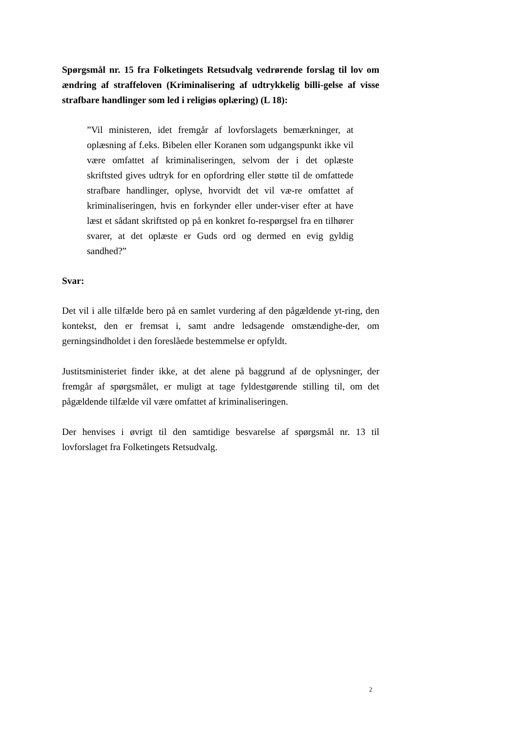Spørgsmål nr. 15 fra Folketingets Retsudvalg vedrørende forslag til lov om ændring af straffeloven (Kriminalisering af udtrykkelig billi-gelse af visse strafbare handlinger som led i religiøs oplæring) (L 18):
”Vil ministeren, idet fremgår af lovforslagets bemærkninger, at oplæsning af f.eks. Bibelen eller Koranen som udgangspunkt ikke vil være omfattet af kriminaliseringen, selvom der i det oplæste skriftsted gives udtryk for en opfordring eller støtte til de omfattede strafbare handlinger, oplyse, hvorvidt det vil væ-re omfattet af kriminaliseringen, hvis en forkynder eller under-viser efter at have læst et sådant skriftsted op på en konkret fo-respørgsel fra en tilhører svarer, at det oplæste er Guds ord og dermed en evig gyldig sandhed?”
Svar:
Det vil i alle tilfælde bero på en samlet vurdering af den pågældende yt-ring, den kontekst, den er fremsat i, samt andre ledsagende omstændighe-der, om gerningsindholdet i den foreslåede bestemmelse er opfyldt.
Justitsministeriet finder ikke, at det alene på baggrund af de oplysninger, der fremgår af spørgsmålet, er muligt at tage fyldestgørende stilling til, om det pågældende tilfælde vil være omfattet af kriminaliseringen.
Der henvises i øvrigt til den samtidige besvarelse af spørgsmål nr. 13 til lovforslaget fra Folketingets Retsudvalg.
2